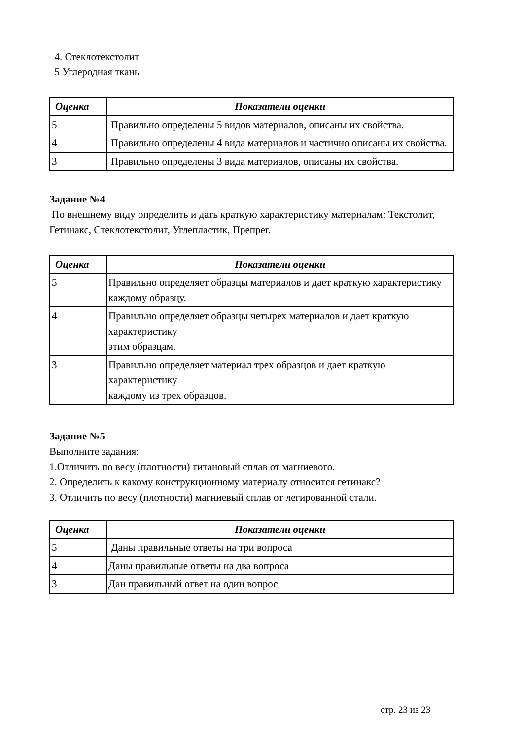4. Стеклотекстолит
5 Углеродная ткань
| Оценка | Показатели оценки |
| --- | --- |
| 5 | Правильно определены 5 видов материалов, описаны их свойства. |
| 4 | Правильно определены 4 вида материалов и частично описаны их свойства. |
| 3 | Правильно определены 3 вида материалов, описаны их свойства. |
Задание №4
По внешнему виду определить и дать краткую характеристику материалам: Текстолит,
Гетинакс, Стеклотекстолит, Углепластик, Препрег.
| Оценка | Показатели оценки |
| --- | --- |
| 5 | Правильно определяет образцы материалов и дает краткую характеристику каждому образцу. |
| 4 | Правильно определяет образцы четырех материалов и дает краткую характеристику этим образцам. |
| 3 | Правильно определяет материал трех образцов и дает краткую характеристику каждому из трех образцов. |
Задание №5
Выполните задания:
1.Отличить по весу (плотности) титановый сплав от магниевого.
2. Определить к какому конструкционному материалу относится гетинакс?
3. Отличить по весу (плотности) магниевый сплав от легированной стали.
| Оценка | Показатели оценки |
| --- | --- |
| 5 | Даны правильные ответы на три вопроса |
| 4 | Даны правильные ответы на два вопроса |
| 3 | Дан правильный ответ на один вопрос |
стр. 23 из 23